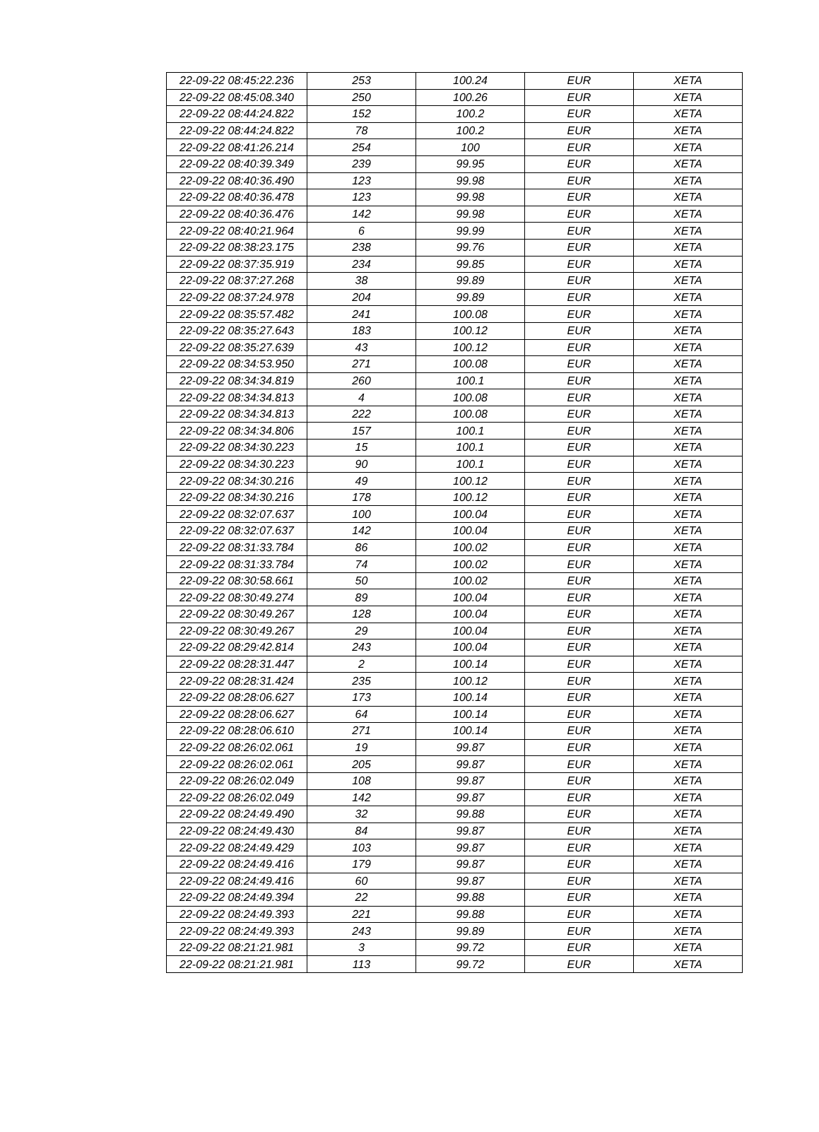| 22-09-22 08:45:22.236 | 253 | 100.24 | EUR | XETA |
| 22-09-22 08:45:08.340 | 250 | 100.26 | EUR | XETA |
| 22-09-22 08:44:24.822 | 152 | 100.2 | EUR | XETA |
| 22-09-22 08:44:24.822 | 78 | 100.2 | EUR | XETA |
| 22-09-22 08:41:26.214 | 254 | 100 | EUR | XETA |
| 22-09-22 08:40:39.349 | 239 | 99.95 | EUR | XETA |
| 22-09-22 08:40:36.490 | 123 | 99.98 | EUR | XETA |
| 22-09-22 08:40:36.478 | 123 | 99.98 | EUR | XETA |
| 22-09-22 08:40:36.476 | 142 | 99.98 | EUR | XETA |
| 22-09-22 08:40:21.964 | 6 | 99.99 | EUR | XETA |
| 22-09-22 08:38:23.175 | 238 | 99.76 | EUR | XETA |
| 22-09-22 08:37:35.919 | 234 | 99.85 | EUR | XETA |
| 22-09-22 08:37:27.268 | 38 | 99.89 | EUR | XETA |
| 22-09-22 08:37:24.978 | 204 | 99.89 | EUR | XETA |
| 22-09-22 08:35:57.482 | 241 | 100.08 | EUR | XETA |
| 22-09-22 08:35:27.643 | 183 | 100.12 | EUR | XETA |
| 22-09-22 08:35:27.639 | 43 | 100.12 | EUR | XETA |
| 22-09-22 08:34:53.950 | 271 | 100.08 | EUR | XETA |
| 22-09-22 08:34:34.819 | 260 | 100.1 | EUR | XETA |
| 22-09-22 08:34:34.813 | 4 | 100.08 | EUR | XETA |
| 22-09-22 08:34:34.813 | 222 | 100.08 | EUR | XETA |
| 22-09-22 08:34:34.806 | 157 | 100.1 | EUR | XETA |
| 22-09-22 08:34:30.223 | 15 | 100.1 | EUR | XETA |
| 22-09-22 08:34:30.223 | 90 | 100.1 | EUR | XETA |
| 22-09-22 08:34:30.216 | 49 | 100.12 | EUR | XETA |
| 22-09-22 08:34:30.216 | 178 | 100.12 | EUR | XETA |
| 22-09-22 08:32:07.637 | 100 | 100.04 | EUR | XETA |
| 22-09-22 08:32:07.637 | 142 | 100.04 | EUR | XETA |
| 22-09-22 08:31:33.784 | 86 | 100.02 | EUR | XETA |
| 22-09-22 08:31:33.784 | 74 | 100.02 | EUR | XETA |
| 22-09-22 08:30:58.661 | 50 | 100.02 | EUR | XETA |
| 22-09-22 08:30:49.274 | 89 | 100.04 | EUR | XETA |
| 22-09-22 08:30:49.267 | 128 | 100.04 | EUR | XETA |
| 22-09-22 08:30:49.267 | 29 | 100.04 | EUR | XETA |
| 22-09-22 08:29:42.814 | 243 | 100.04 | EUR | XETA |
| 22-09-22 08:28:31.447 | 2 | 100.14 | EUR | XETA |
| 22-09-22 08:28:31.424 | 235 | 100.12 | EUR | XETA |
| 22-09-22 08:28:06.627 | 173 | 100.14 | EUR | XETA |
| 22-09-22 08:28:06.627 | 64 | 100.14 | EUR | XETA |
| 22-09-22 08:28:06.610 | 271 | 100.14 | EUR | XETA |
| 22-09-22 08:26:02.061 | 19 | 99.87 | EUR | XETA |
| 22-09-22 08:26:02.061 | 205 | 99.87 | EUR | XETA |
| 22-09-22 08:26:02.049 | 108 | 99.87 | EUR | XETA |
| 22-09-22 08:26:02.049 | 142 | 99.87 | EUR | XETA |
| 22-09-22 08:24:49.490 | 32 | 99.88 | EUR | XETA |
| 22-09-22 08:24:49.430 | 84 | 99.87 | EUR | XETA |
| 22-09-22 08:24:49.429 | 103 | 99.87 | EUR | XETA |
| 22-09-22 08:24:49.416 | 179 | 99.87 | EUR | XETA |
| 22-09-22 08:24:49.416 | 60 | 99.87 | EUR | XETA |
| 22-09-22 08:24:49.394 | 22 | 99.88 | EUR | XETA |
| 22-09-22 08:24:49.393 | 221 | 99.88 | EUR | XETA |
| 22-09-22 08:24:49.393 | 243 | 99.89 | EUR | XETA |
| 22-09-22 08:21:21.981 | 3 | 99.72 | EUR | XETA |
| 22-09-22 08:21:21.981 | 113 | 99.72 | EUR | XETA |